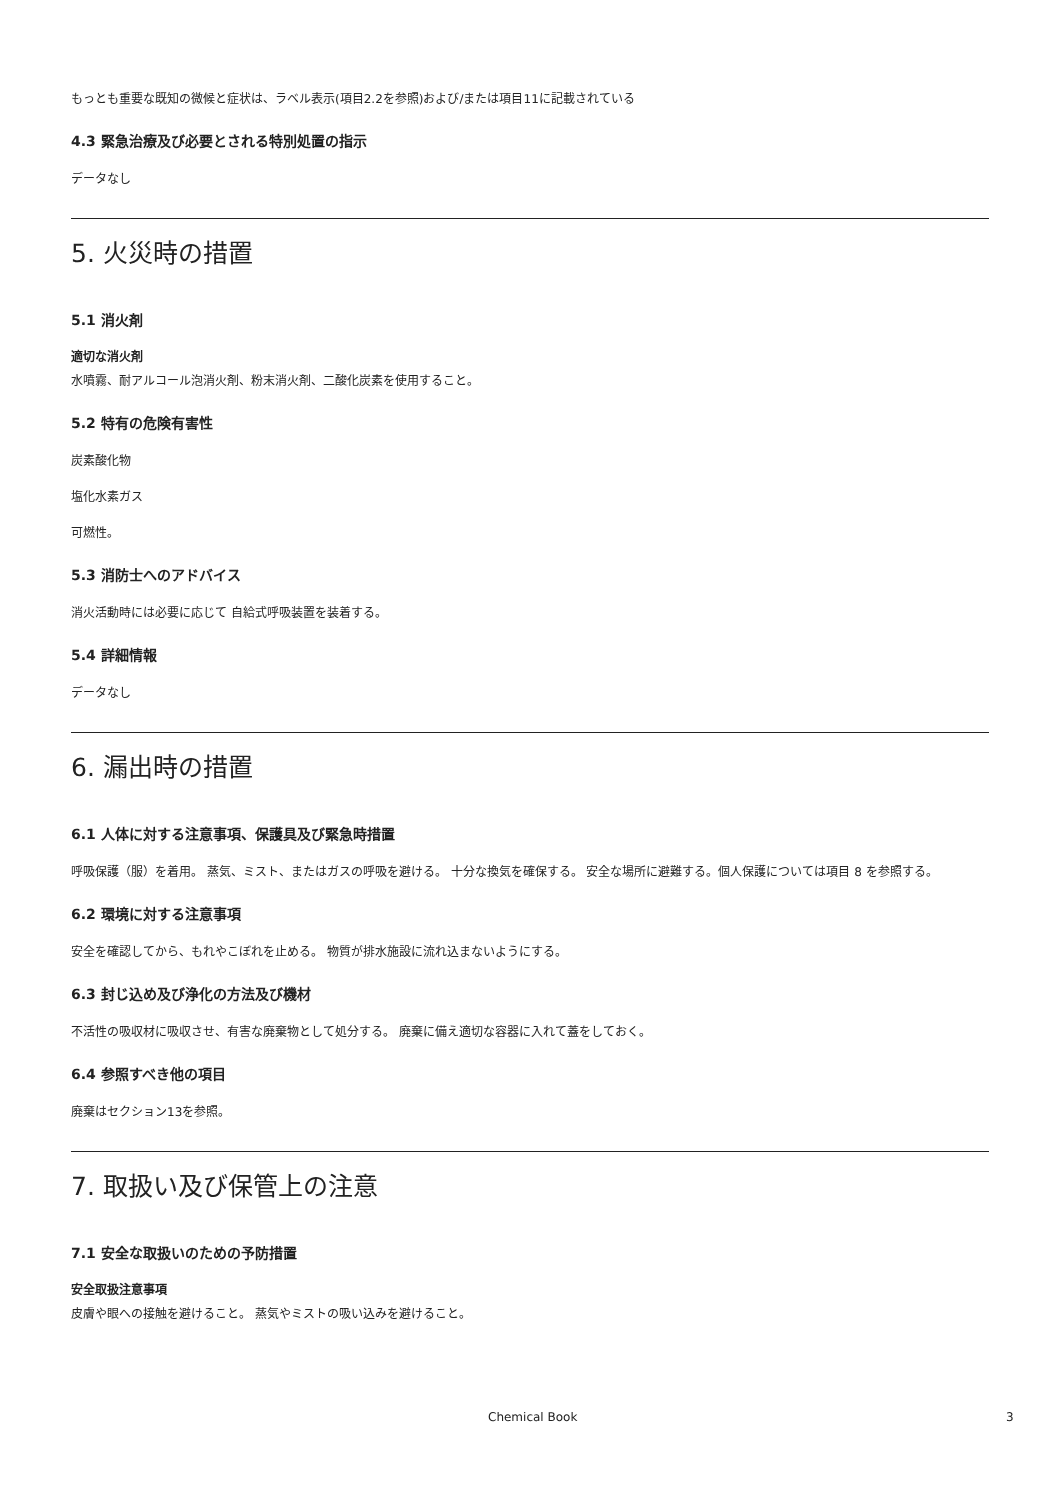もっとも重要な既知の微候と症状は、ラベル表示(項目2.2を参照)および/または項目11に記載されている
4.3 緊急治療及び必要とされる特別処置の指示
データなし
5. 火災時の措置
5.1 消火剤
適切な消火剤
水噴霧、耐アルコール泡消火剤、粉末消火剤、二酸化炭素を使用すること。
5.2 特有の危険有害性
炭素酸化物
塩化水素ガス
可燃性。
5.3 消防士へのアドバイス
消火活動時には必要に応じて 自給式呼吸装置を装着する。
5.4 詳細情報
データなし
6. 漏出時の措置
6.1 人体に対する注意事項、保護具及び緊急時措置
呼吸保護（服）を着用。 蒸気、ミスト、またはガスの呼吸を避ける。 十分な換気を確保する。 安全な場所に避難する。個人保護については項目 8 を参照する。
6.2 環境に対する注意事項
安全を確認してから、もれやこぼれを止める。 物質が排水施設に流れ込まないようにする。
6.3 封じ込め及び浄化の方法及び機材
不活性の吸収材に吸収させ、有害な廃棄物として処分する。 廃棄に備え適切な容器に入れて蓋をしておく。
6.4 参照すべき他の項目
廃棄はセクション13を参照。
7. 取扱い及び保管上の注意
7.1 安全な取扱いのための予防措置
安全取扱注意事項
皮膚や眼への接触を避けること。 蒸気やミストの吸い込みを避けること。
Chemical Book 3